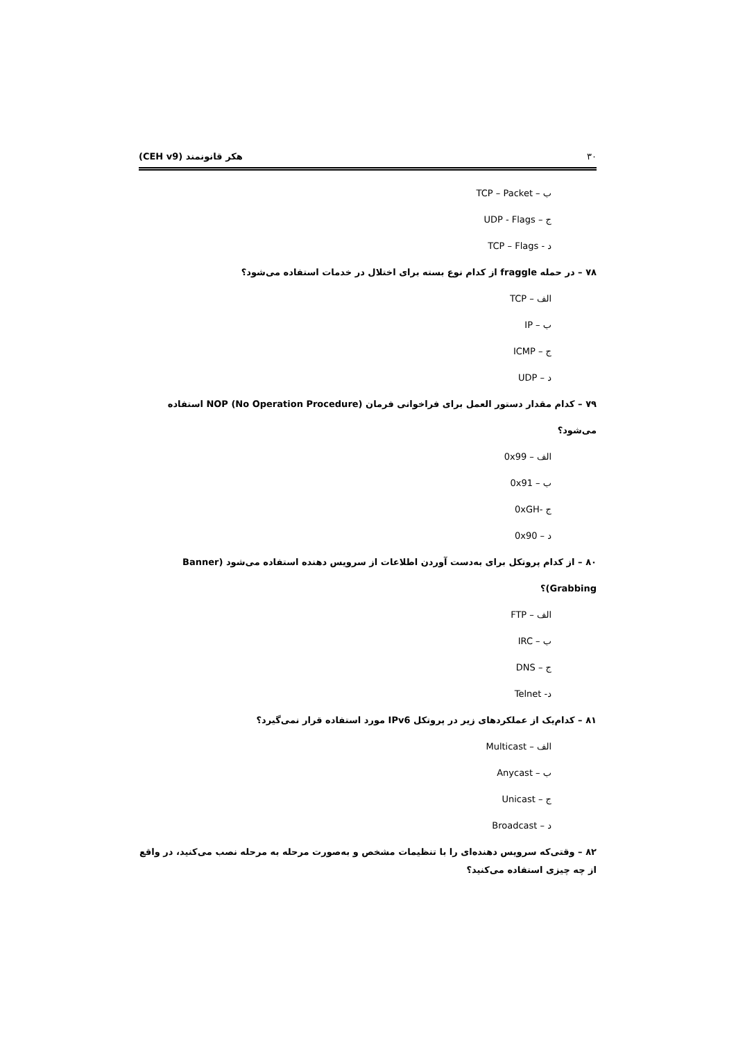۳۰ هکر قانونمند (CEH v9)
ب – TCP – Packet
ج – UDP - Flags
د - TCP – Flags
۷۸ – در حمله fraggle از کدام نوع بسته برای اختلال در خدمات استفاده می‌شود؟
الف – TCP
ب – IP
ج – ICMP
د – UDP
۷۹ – کدام مقدار دستور العمل برای فراخوانی فرمان NOP (No Operation Procedure) استفاده می‌شود؟
الف – 0x99
ب – 0x91
ج -0xGH
د – 0x90
۸۰ – از کدام پروتکل برای به‌دست آوردن اطلاعات از سرویس دهنده استفاده می‌شود (Banner Grabbing)؟
الف – FTP
ب – IRC
ج – DNS
د- Telnet
۸۱ – کدام‌یک از عملکردهای زیر در پروتکل IPv6 مورد استفاده قرار نمی‌گیرد؟
الف – Multicast
ب – Anycast
ج – Unicast
د – Broadcast
۸۲ – وقتی‌که سرویس دهنده‌ای را با تنظیمات مشخص و به‌صورت مرحله به مرحله نصب می‌کنید، در واقع از چه چیزی استفاده می‌کنید؟